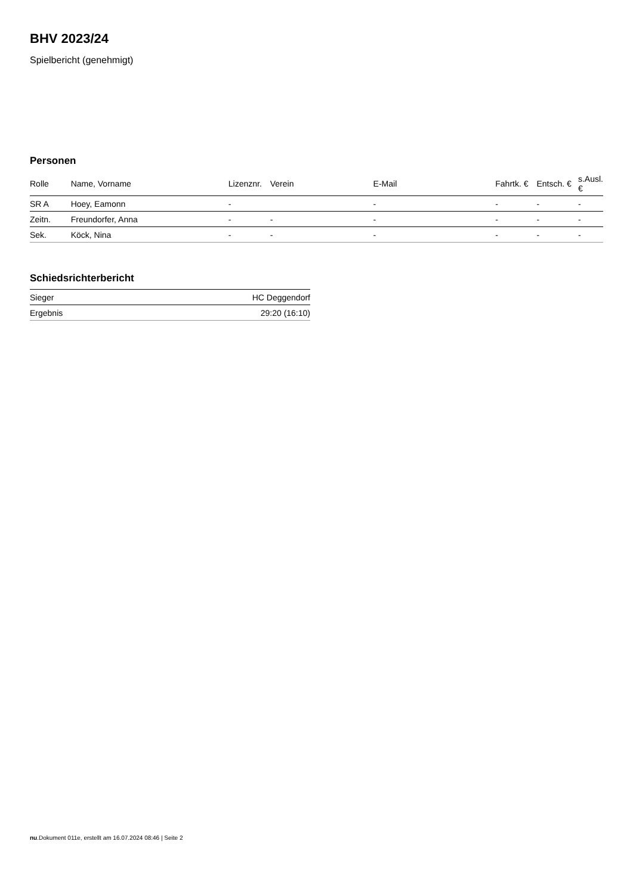BHV 2023/24
Spielbericht (genehmigt)
Personen
| Rolle | Name, Vorname | Lizenznr. | Verein | E-Mail | Fahrtk. € | Entsch. € | s.Ausl. € |
| --- | --- | --- | --- | --- | --- | --- | --- |
| SR A | Hoey, Eamonn | - | | - | - | - | - |
| Zeitn. | Freundorfer, Anna | - | - | - | - | - | - |
| Sek. | Köck, Nina | - | - | - | - | - | - |
Schiedsrichterbericht
| Sieger | HC Deggendorf |
| Ergebnis | 29:20 (16:10) |
nu.Dokument 011e, erstellt am 16.07.2024 08:46 | Seite 2